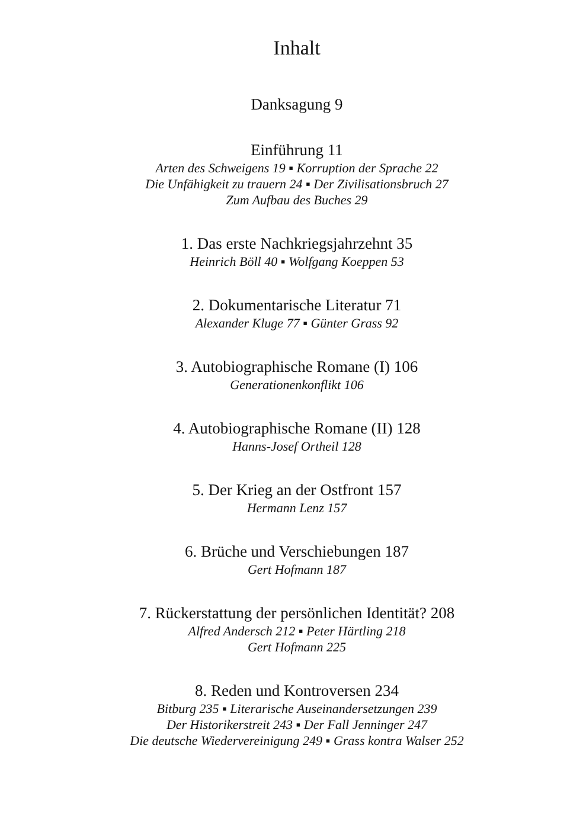Inhalt
Danksagung 9
Einführung 11
Arten des Schweigens 19 ▪ Korruption der Sprache 22
Die Unfähigkeit zu trauern 24 ▪ Der Zivilisationsbruch 27
Zum Aufbau des Buches 29
1. Das erste Nachkriegsjahrzehnt 35
Heinrich Böll 40 ▪ Wolfgang Koeppen 53
2. Dokumentarische Literatur 71
Alexander Kluge 77 ▪ Günter Grass 92
3. Autobiographische Romane (I) 106
Generationenkonflikt 106
4. Autobiographische Romane (II) 128
Hanns-Josef Ortheil 128
5. Der Krieg an der Ostfront 157
Hermann Lenz 157
6. Brüche und Verschiebungen 187
Gert Hofmann 187
7. Rückerstattung der persönlichen Identität? 208
Alfred Andersch 212 ▪ Peter Härtling 218
Gert Hofmann 225
8. Reden und Kontroversen 234
Bitburg 235 ▪ Literarische Auseinandersetzungen 239
Der Historikerstreit 243 ▪ Der Fall Jenninger 247
Die deutsche Wiedervereinigung 249 ▪ Grass kontra Walser 252